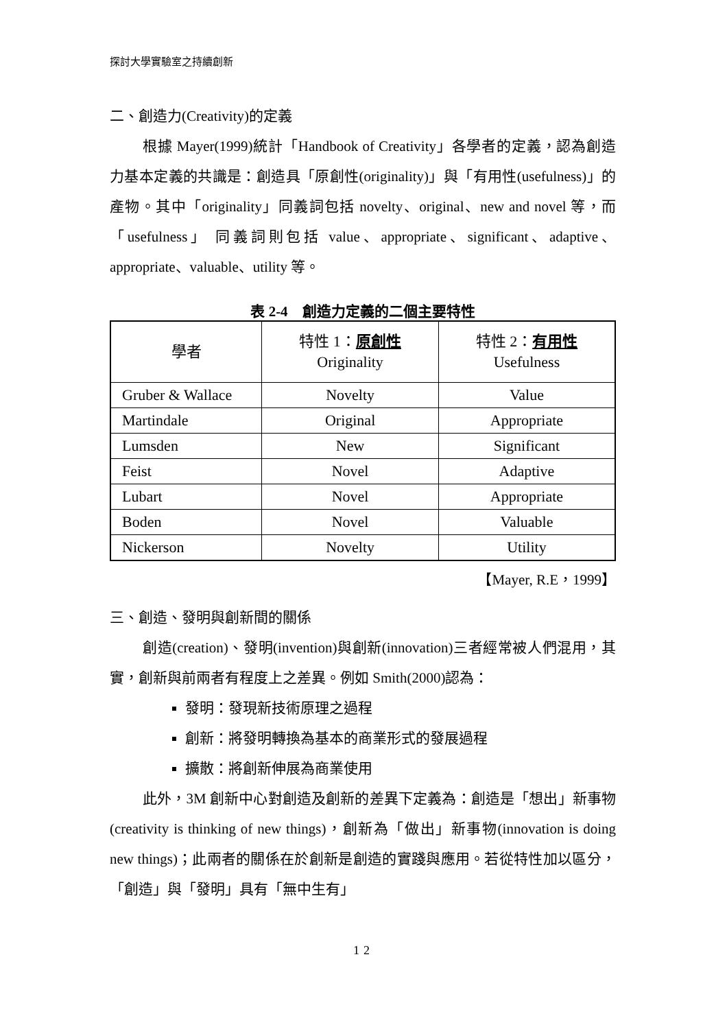探討大學實驗室之持續創新
二、創造力(Creativity)的定義
根據 Mayer(1999)統計「Handbook of Creativity」各學者的定義，認為創造力基本定義的共識是：創造具「原創性(originality)」與「有用性(usefulness)」的產物。其中「originality」同義詞包括 novelty、original、new and novel 等，而「usefulness」 同義詞則包括 value、appropriate、significant、adaptive、appropriate、valuable、utility 等。
表 2-4　創造力定義的二個主要特性
| 學者 | 特性 1： 原創性 Originality | 特性 2： 有用性 Usefulness |
| --- | --- | --- |
| Gruber & Wallace | Novelty | Value |
| Martindale | Original | Appropriate |
| Lumsden | New | Significant |
| Feist | Novel | Adaptive |
| Lubart | Novel | Appropriate |
| Boden | Novel | Valuable |
| Nickerson | Novelty | Utility |
【Mayer, R.E，1999】
三、創造、發明與創新間的關係
創造(creation)、發明(invention)與創新(innovation)三者經常被人們混用，其實，創新與前兩者有程度上之差異。例如 Smith(2000)認為：
發明：發現新技術原理之過程
創新：將發明轉換為基本的商業形式的發展過程
擴散：將創新伸展為商業使用
此外，3M 創新中心對創造及創新的差異下定義為：創造是「想出」新事物(creativity is thinking of new things)，創新為「做出」新事物(innovation is doing new things)；此兩者的關係在於創新是創造的實踐與應用。若從特性加以區分，「創造」與「發明」具有「無中生有」
12